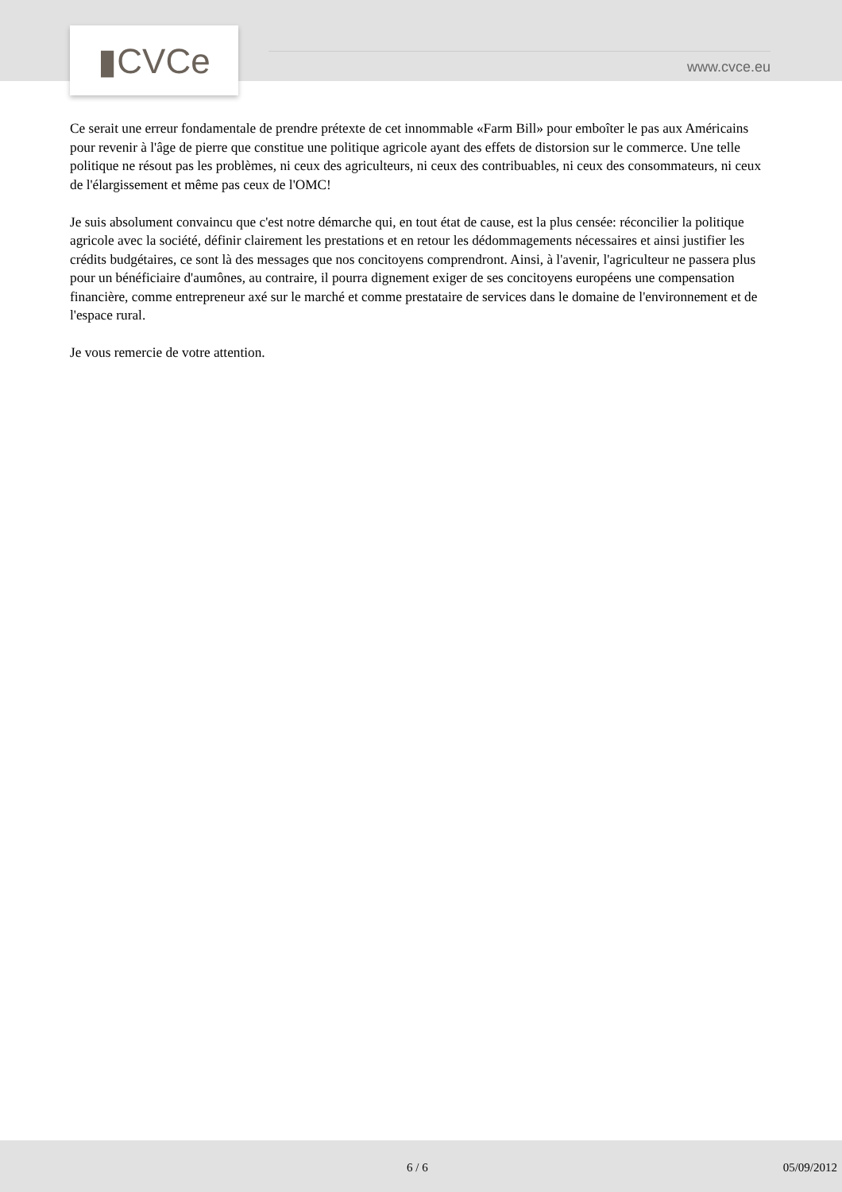▮CVCe
www.cvce.eu
Ce serait une erreur fondamentale de prendre prétexte de cet innommable «Farm Bill» pour emboîter le pas aux Américains pour revenir à l'âge de pierre que constitue une politique agricole ayant des effets de distorsion sur le commerce. Une telle politique ne résout pas les problèmes, ni ceux des agriculteurs, ni ceux des contribuables, ni ceux des consommateurs, ni ceux de l'élargissement et même pas ceux de l'OMC!
Je suis absolument convaincu que c'est notre démarche qui, en tout état de cause, est la plus censée: réconcilier la politique agricole avec la société, définir clairement les prestations et en retour les dédommagements nécessaires et ainsi justifier les crédits budgétaires, ce sont là des messages que nos concitoyens comprendront. Ainsi, à l'avenir, l'agriculteur ne passera plus pour un bénéficiaire d'aumônes, au contraire, il pourra dignement exiger de ses concitoyens européens une compensation financière, comme entrepreneur axé sur le marché et comme prestataire de services dans le domaine de l'environnement et de l'espace rural.
Je vous remercie de votre attention.
6 / 6 05/09/2012